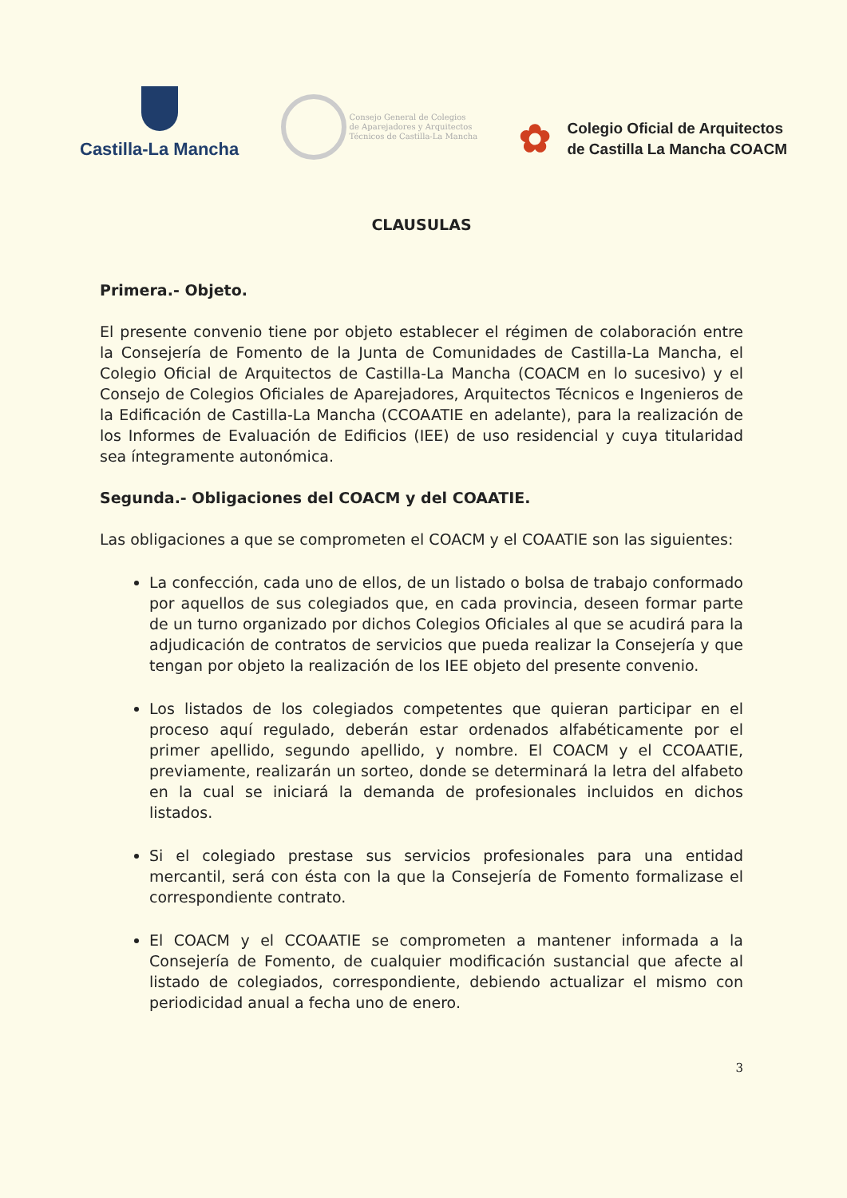Castilla-La Mancha
Consejo General de Colegios
de Aparejadores y Arquitectos
Técnicos de Castilla-La Mancha
✿
Colegio Oficial de Arquitectos
de Castilla La Mancha COACM
CLAUSULAS
Primera.- Objeto.
El presente convenio tiene por objeto establecer el régimen de colaboración entre la Consejería de Fomento de la Junta de Comunidades de Castilla-La Mancha, el Colegio Oficial de Arquitectos de Castilla-La Mancha (COACM en lo sucesivo) y el Consejo de Colegios Oficiales de Aparejadores, Arquitectos Técnicos e Ingenieros de la Edificación de Castilla-La Mancha (CCOAATIE en adelante), para la realización de los Informes de Evaluación de Edificios (IEE) de uso residencial y cuya titularidad sea íntegramente autonómica.
Segunda.- Obligaciones del COACM y del COAATIE.
Las obligaciones a que se comprometen el COACM y el COAATIE son las siguientes:
La confección, cada uno de ellos, de un listado o bolsa de trabajo conformado por aquellos de sus colegiados que, en cada provincia, deseen formar parte de un turno organizado por dichos Colegios Oficiales al que se acudirá para la adjudicación de contratos de servicios que pueda realizar la Consejería y que tengan por objeto la realización de los IEE objeto del presente convenio.
Los listados de los colegiados competentes que quieran participar en el proceso aquí regulado, deberán estar ordenados alfabéticamente por el primer apellido, segundo apellido, y nombre. El COACM y el CCOAATIE, previamente, realizarán un sorteo, donde se determinará la letra del alfabeto en la cual se iniciará la demanda de profesionales incluidos en dichos listados.
Si el colegiado prestase sus servicios profesionales para una entidad mercantil, será con ésta con la que la Consejería de Fomento formalizase el correspondiente contrato.
El COACM y el CCOAATIE se comprometen a mantener informada a la Consejería de Fomento, de cualquier modificación sustancial que afecte al listado de colegiados, correspondiente, debiendo actualizar el mismo con periodicidad anual a fecha uno de enero.
3